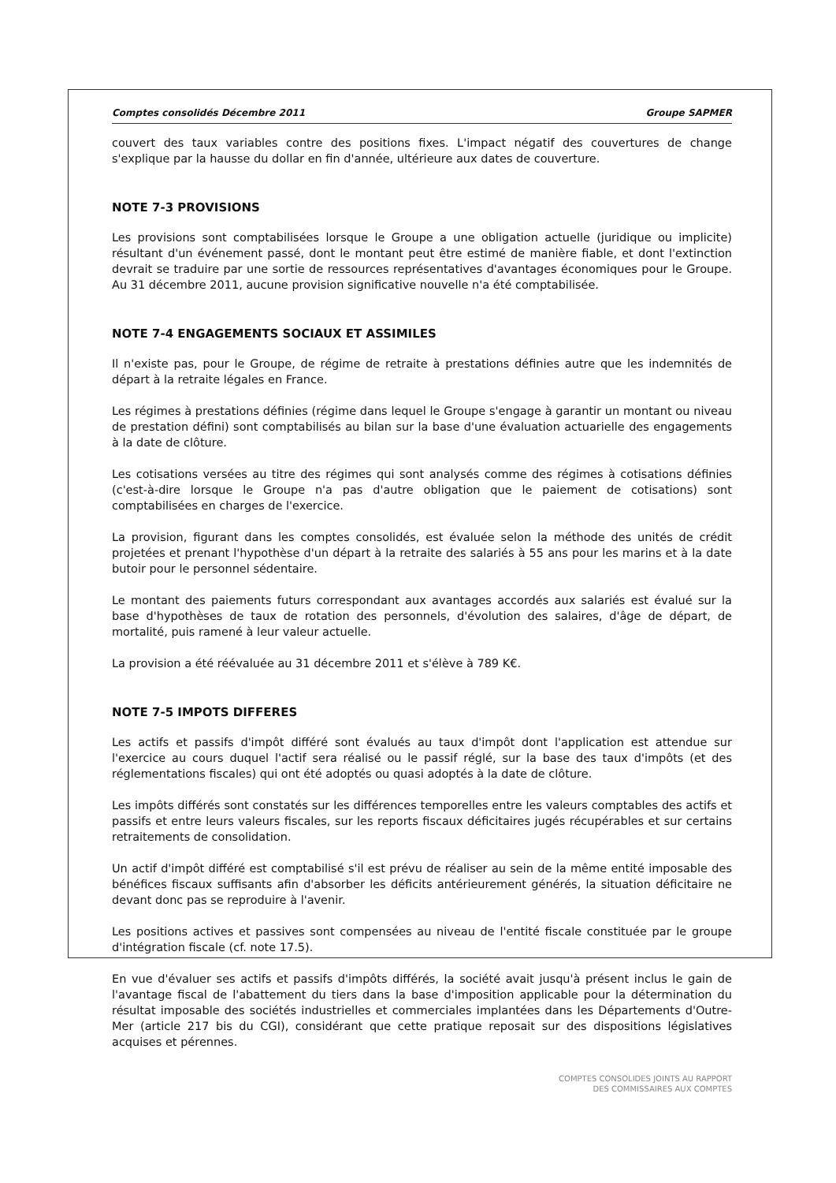Comptes consolidés Décembre 2011 Groupe SAPMER
couvert des taux variables contre des positions fixes. L'impact négatif des couvertures de change s'explique par la hausse du dollar en fin d'année, ultérieure aux dates de couverture.
NOTE 7-3 PROVISIONS
Les provisions sont comptabilisées lorsque le Groupe a une obligation actuelle (juridique ou implicite) résultant d'un événement passé, dont le montant peut être estimé de manière fiable, et dont l'extinction devrait se traduire par une sortie de ressources représentatives d'avantages économiques pour le Groupe. Au 31 décembre 2011, aucune provision significative nouvelle n'a été comptabilisée.
NOTE 7-4 ENGAGEMENTS SOCIAUX ET ASSIMILES
Il n'existe pas, pour le Groupe, de régime de retraite à prestations définies autre que les indemnités de départ à la retraite légales en France.
Les régimes à prestations définies (régime dans lequel le Groupe s'engage à garantir un montant ou niveau de prestation défini) sont comptabilisés au bilan sur la base d'une évaluation actuarielle des engagements à la date de clôture.
Les cotisations versées au titre des régimes qui sont analysés comme des régimes à cotisations définies (c'est-à-dire lorsque le Groupe n'a pas d'autre obligation que le paiement de cotisations) sont comptabilisées en charges de l'exercice.
La provision, figurant dans les comptes consolidés, est évaluée selon la méthode des unités de crédit projetées et prenant l'hypothèse d'un départ à la retraite des salariés à 55 ans pour les marins et à la date butoir pour le personnel sédentaire.
Le montant des paiements futurs correspondant aux avantages accordés aux salariés est évalué sur la base d'hypothèses de taux de rotation des personnels, d'évolution des salaires, d'âge de départ, de mortalité, puis ramené à leur valeur actuelle.
La provision a été réévaluée au 31 décembre 2011 et s'élève à 789 K€.
NOTE 7-5 IMPOTS DIFFERES
Les actifs et passifs d'impôt différé sont évalués au taux d'impôt dont l'application est attendue sur l'exercice au cours duquel l'actif sera réalisé ou le passif réglé, sur la base des taux d'impôts (et des réglementations fiscales) qui ont été adoptés ou quasi adoptés à la date de clôture.
Les impôts différés sont constatés sur les différences temporelles entre les valeurs comptables des actifs et passifs et entre leurs valeurs fiscales, sur les reports fiscaux déficitaires jugés récupérables et sur certains retraitements de consolidation.
Un actif d'impôt différé est comptabilisé s'il est prévu de réaliser au sein de la même entité imposable des bénéfices fiscaux suffisants afin d'absorber les déficits antérieurement générés, la situation déficitaire ne devant donc pas se reproduire à l'avenir.
Les positions actives et passives sont compensées au niveau de l'entité fiscale constituée par le groupe d'intégration fiscale (cf. note 17.5).
En vue d'évaluer ses actifs et passifs d'impôts différés, la société avait jusqu'à présent inclus le gain de l'avantage fiscal de l'abattement du tiers dans la base d'imposition applicable pour la détermination du résultat imposable des sociétés industrielles et commerciales implantées dans les Départements d'Outre-Mer (article 217 bis du CGI), considérant que cette pratique reposait sur des dispositions législatives acquises et pérennes.
COMPTES CONSOLIDES JOINTS AU RAPPORT
DES COMMISSAIRES AUX COMPTES